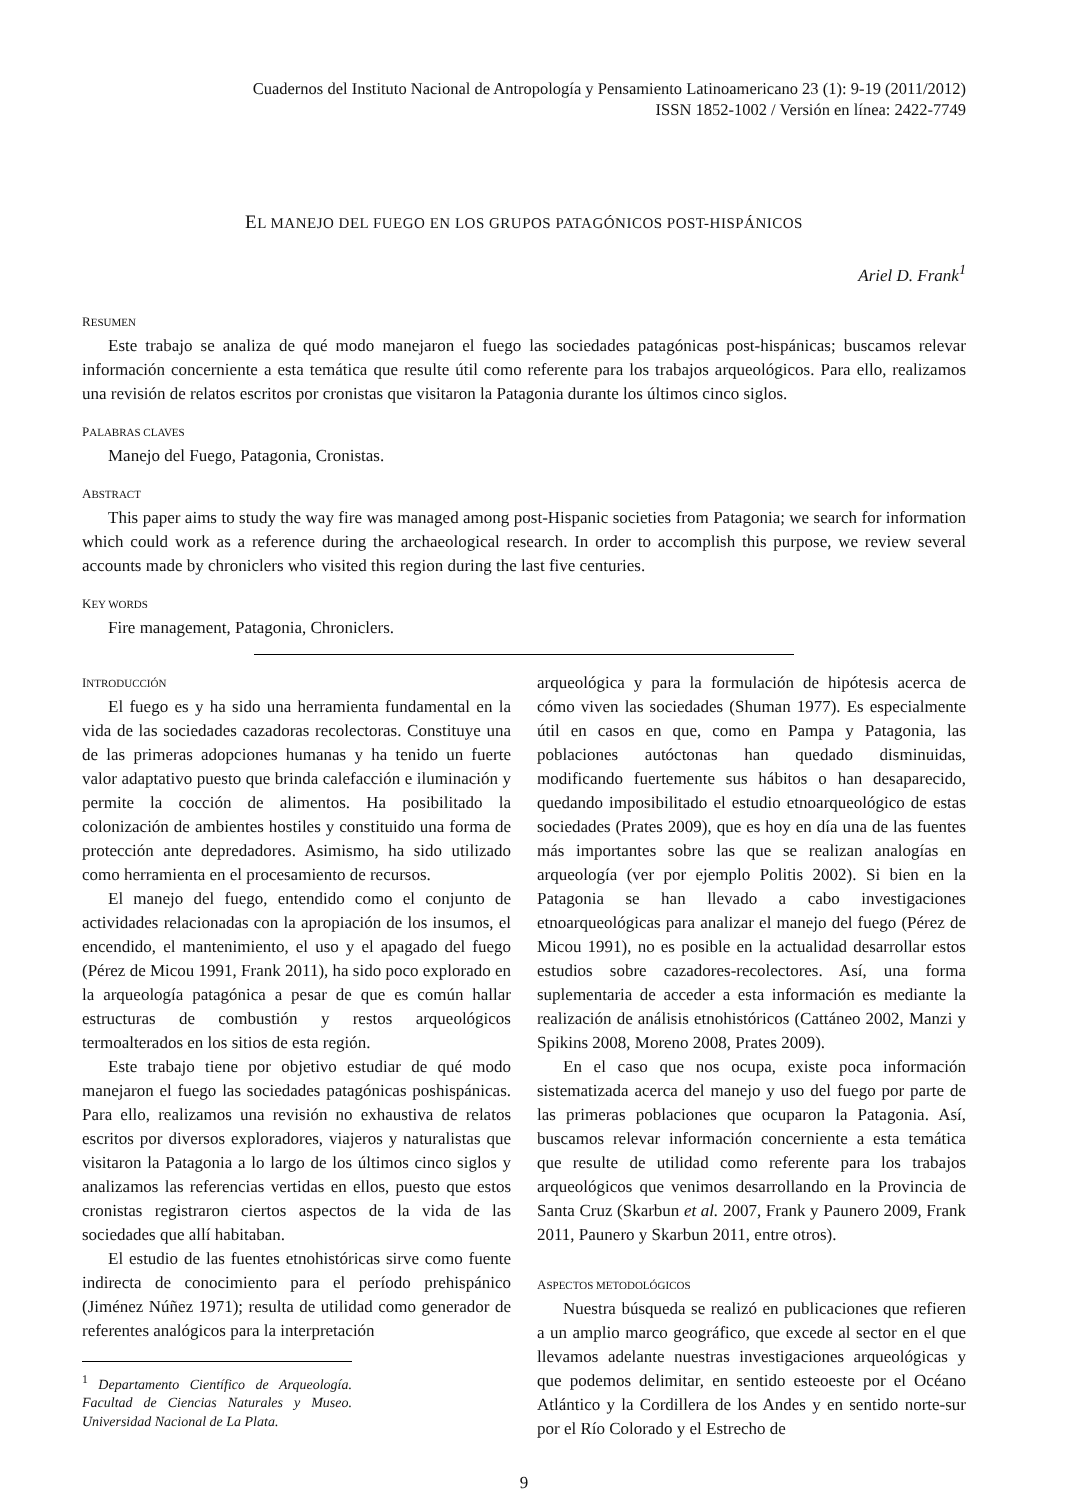Cuadernos del Instituto Nacional de Antropología y Pensamiento Latinoamericano 23 (1): 9-19 (2011/2012)
ISSN 1852-1002 / Versión en línea: 2422-7749
EL MANEJO DEL FUEGO EN LOS GRUPOS PATAGÓNICOS POST-HISPÁNICOS
Ariel D. Frank<sup>1</sup>
RESUMEN
Este trabajo se analiza de qué modo manejaron el fuego las sociedades patagónicas post-hispánicas; buscamos relevar información concerniente a esta temática que resulte útil como referente para los trabajos arqueológicos. Para ello, realizamos una revisión de relatos escritos por cronistas que visitaron la Patagonia durante los últimos cinco siglos.
PALABRAS CLAVES
Manejo del Fuego, Patagonia, Cronistas.
ABSTRACT
This paper aims to study the way fire was managed among post-Hispanic societies from Patagonia; we search for information which could work as a reference during the archaeological research. In order to accomplish this purpose, we review several accounts made by chroniclers who visited this region during the last five centuries.
KEY WORDS
Fire management, Patagonia, Chroniclers.
INTRODUCCIÓN
El fuego es y ha sido una herramienta fundamental en la vida de las sociedades cazadoras recolectoras. Constituye una de las primeras adopciones humanas y ha tenido un fuerte valor adaptativo puesto que brinda calefacción e iluminación y permite la cocción de alimentos. Ha posibilitado la colonización de ambientes hostiles y constituido una forma de protección ante depredadores. Asimismo, ha sido utilizado como herramienta en el procesamiento de recursos.
El manejo del fuego, entendido como el conjunto de actividades relacionadas con la apropiación de los insumos, el encendido, el mantenimiento, el uso y el apagado del fuego (Pérez de Micou 1991, Frank 2011), ha sido poco explorado en la arqueología patagónica a pesar de que es común hallar estructuras de combustión y restos arqueológicos termoalterados en los sitios de esta región.
Este trabajo tiene por objetivo estudiar de qué modo manejaron el fuego las sociedades patagónicas poshispánicas. Para ello, realizamos una revisión no exhaustiva de relatos escritos por diversos exploradores, viajeros y naturalistas que visitaron la Patagonia a lo largo de los últimos cinco siglos y analizamos las referencias vertidas en ellos, puesto que estos cronistas registraron ciertos aspectos de la vida de las sociedades que allí habitaban.
El estudio de las fuentes etnohistóricas sirve como fuente indirecta de conocimiento para el período prehispánico (Jiménez Núñez 1971); resulta de utilidad como generador de referentes analógicos para la interpretación
<sup>1</sup> Departamento Científico de Arqueología. Facultad de Ciencias Naturales y Museo. Universidad Nacional de La Plata.
arqueológica y para la formulación de hipótesis acerca de cómo viven las sociedades (Shuman 1977). Es especialmente útil en casos en que, como en Pampa y Patagonia, las poblaciones autóctonas han quedado disminuidas, modificando fuertemente sus hábitos o han desaparecido, quedando imposibilitado el estudio etnoarqueológico de estas sociedades (Prates 2009), que es hoy en día una de las fuentes más importantes sobre las que se realizan analogías en arqueología (ver por ejemplo Politis 2002). Si bien en la Patagonia se han llevado a cabo investigaciones etnoarqueológicas para analizar el manejo del fuego (Pérez de Micou 1991), no es posible en la actualidad desarrollar estos estudios sobre cazadores-recolectores. Así, una forma suplementaria de acceder a esta información es mediante la realización de análisis etnohistóricos (Cattáneo 2002, Manzi y Spikins 2008, Moreno 2008, Prates 2009).
En el caso que nos ocupa, existe poca información sistematizada acerca del manejo y uso del fuego por parte de las primeras poblaciones que ocuparon la Patagonia. Así, buscamos relevar información concerniente a esta temática que resulte de utilidad como referente para los trabajos arqueológicos que venimos desarrollando en la Provincia de Santa Cruz (Skarbun et al. 2007, Frank y Paunero 2009, Frank 2011, Paunero y Skarbun 2011, entre otros).
ASPECTOS METODOLÓGICOS
Nuestra búsqueda se realizó en publicaciones que refieren a un amplio marco geográfico, que excede al sector en el que llevamos adelante nuestras investigaciones arqueológicas y que podemos delimitar, en sentido esteoeste por el Océano Atlántico y la Cordillera de los Andes y en sentido norte-sur por el Río Colorado y el Estrecho de
9